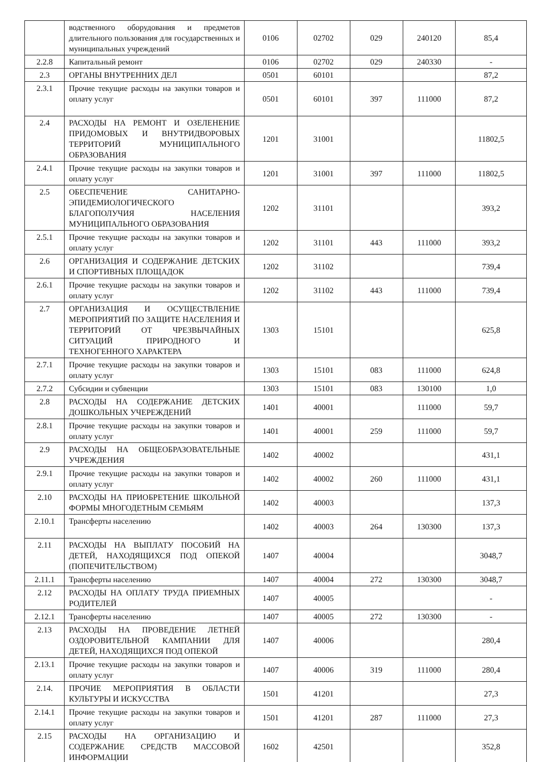| | водственного оборудования и предметов длительного пользования для государственных и муниципальных учреждений | 0106 | 02702 | 029 | 240120 | 85,4 |
| 2.2.8 | Капитальный ремонт | 0106 | 02702 | 029 | 240330 | - |
| 2.3 | ОРГАНЫ ВНУТРЕННИХ ДЕЛ | 0501 | 60101 | | | 87,2 |
| 2.3.1 | Прочие текущие расходы на закупки товаров и оплату услуг | 0501 | 60101 | 397 | 111000 | 87,2 |
| 2.4 | РАСХОДЫ НА РЕМОНТ И ОЗЕЛЕНЕНИЕ ПРИДОМОВЫХ И ВНУТРИДВОРОВЫХ ТЕРРИТОРИЙ МУНИЦИПАЛЬНОГО ОБРАЗОВАНИЯ | 1201 | 31001 | | | 11802,5 |
| 2.4.1 | Прочие текущие расходы на закупки товаров и оплату услуг | 1201 | 31001 | 397 | 111000 | 11802,5 |
| 2.5 | ОБЕСПЕЧЕНИЕ САНИТАРНО-ЭПИДЕМИОЛОГИЧЕСКОГО БЛАГОПОЛУЧИЯ НАСЕЛЕНИЯ МУНИЦИПАЛЬНОГО ОБРАЗОВАНИЯ | 1202 | 31101 | | | 393,2 |
| 2.5.1 | Прочие текущие расходы на закупки товаров и оплату услуг | 1202 | 31101 | 443 | 111000 | 393,2 |
| 2.6 | ОРГАНИЗАЦИЯ И СОДЕРЖАНИЕ ДЕТСКИХ И СПОРТИВНЫХ ПЛОЩАДОК | 1202 | 31102 | | | 739,4 |
| 2.6.1 | Прочие текущие расходы на закупки товаров и оплату услуг | 1202 | 31102 | 443 | 111000 | 739,4 |
| 2.7 | ОРГАНИЗАЦИЯ И ОСУЩЕСТВЛЕНИЕ МЕРОПРИЯТИЙ ПО ЗАЩИТЕ НАСЕЛЕНИЯ И ТЕРРИТОРИЙ ОТ ЧРЕЗВЫЧАЙНЫХ СИТУАЦИЙ ПРИРОДНОГО И ТЕХНОГЕННОГО ХАРАКТЕРА | 1303 | 15101 | | | 625,8 |
| 2.7.1 | Прочие текущие расходы на закупки товаров и оплату услуг | 1303 | 15101 | 083 | 111000 | 624,8 |
| 2.7.2 | Субсидии и субвенции | 1303 | 15101 | 083 | 130100 | 1,0 |
| 2.8 | РАСХОДЫ НА СОДЕРЖАНИЕ ДЕТСКИХ ДОШКОЛЬНЫХ УЧЕРЕЖДЕНИЙ | 1401 | 40001 | | 111000 | 59,7 |
| 2.8.1 | Прочие текущие расходы на закупки товаров и оплату услуг | 1401 | 40001 | 259 | 111000 | 59,7 |
| 2.9 | РАСХОДЫ НА ОБЩЕОБРАЗОВАТЕЛЬНЫЕ УЧРЕЖДЕНИЯ | 1402 | 40002 | | | 431,1 |
| 2.9.1 | Прочие текущие расходы на закупки товаров и оплату услуг | 1402 | 40002 | 260 | 111000 | 431,1 |
| 2.10 | РАСХОДЫ НА ПРИОБРЕТЕНИЕ ШКОЛЬНОЙ ФОРМЫ МНОГОДЕТНЫМ СЕМЬЯМ | 1402 | 40003 | | | 137,3 |
| 2.10.1 | Трансферты населению | 1402 | 40003 | 264 | 130300 | 137,3 |
| 2.11 | РАСХОДЫ НА ВЫПЛАТУ ПОСОБИЙ НА ДЕТЕЙ, НАХОДЯЩИХСЯ ПОД ОПЕКОЙ (ПОПЕЧИТЕЛЬСТВОМ) | 1407 | 40004 | | | 3048,7 |
| 2.11.1 | Трансферты населению | 1407 | 40004 | 272 | 130300 | 3048,7 |
| 2.12 | РАСХОДЫ НА ОПЛАТУ ТРУДА ПРИЕМНЫХ РОДИТЕЛЕЙ | 1407 | 40005 | | | - |
| 2.12.1 | Трансферты населению | 1407 | 40005 | 272 | 130300 | - |
| 2.13 | РАСХОДЫ НА ПРОВЕДЕНИЕ ЛЕТНЕЙ ОЗДОРОВИТЕЛЬНОЙ КАМПАНИИ ДЛЯ ДЕТЕЙ, НАХОДЯЩИХСЯ ПОД ОПЕКОЙ | 1407 | 40006 | | | 280,4 |
| 2.13.1 | Прочие текущие расходы на закупки товаров и оплату услуг | 1407 | 40006 | 319 | 111000 | 280,4 |
| 2.14. | ПРОЧИЕ МЕРОПРИЯТИЯ В ОБЛАСТИ КУЛЬТУРЫ И ИСКУССТВА | 1501 | 41201 | | | 27,3 |
| 2.14.1 | Прочие текущие расходы на закупки товаров и оплату услуг | 1501 | 41201 | 287 | 111000 | 27,3 |
| 2.15 | РАСХОДЫ НА ОРГАНИЗАЦИЮ И СОДЕРЖАНИЕ СРЕДСТВ МАССОВОЙ ИНФОРМАЦИИ | 1602 | 42501 | | | 352,8 |